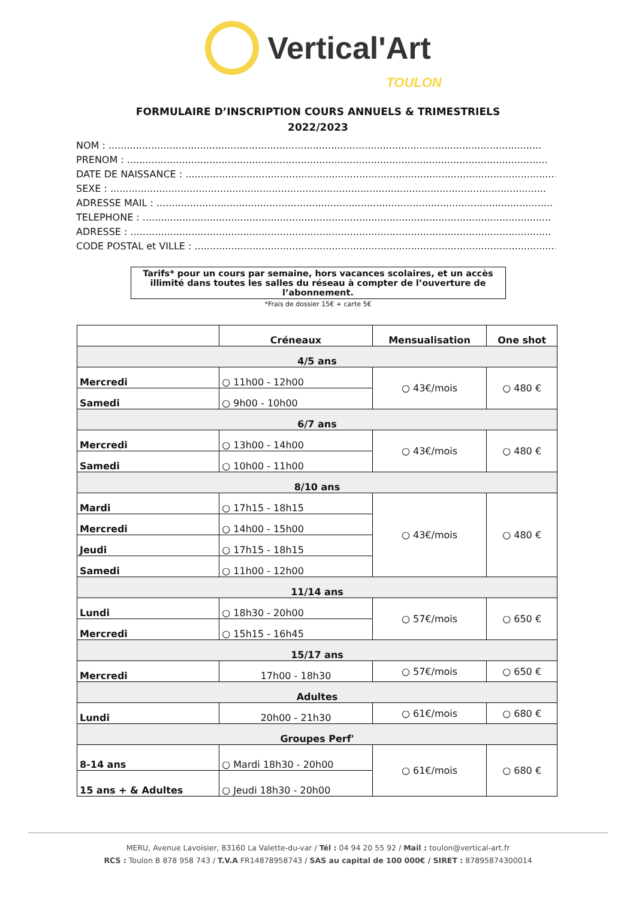Vertical'Art
TOULON
FORMULAIRE D’INSCRIPTION COURS ANNUELS & TRIMESTRIELS
2022/2023
NOM : ..............................................................................................................................................
PRENOM : ..........................................................................................................................................
DATE DE NAISSANCE : ..........................................................................................................................
SEXE : ...............................................................................................................................................
ADRESSE MAIL : ..................................................................................................................................
TELEPHONE : ......................................................................................................................................
ADRESSE : ..........................................................................................................................................
CODE POSTAL et VILLE : .......................................................................................................................
Tarifs* pour un cours par semaine, hors vacances scolaires, et un accès illimité dans toutes les salles du réseau à compter de l’ouverture de l’abonnement.
*Frais de dossier 15€ + carte 5€
| | Créneaux | Mensualisation | One shot |
| --- | --- | --- | --- |
| 4/5 ans | | | |
| Mercredi | ○ 11h00 - 12h00 | ○ 43€/mois | ○ 480 € |
| Samedi | ○ 9h00 - 10h00 | | |
| 6/7 ans | | | |
| Mercredi | ○ 13h00 - 14h00 | ○ 43€/mois | ○ 480 € |
| Samedi | ○ 10h00 - 11h00 | | |
| 8/10 ans | | | |
| Mardi | ○ 17h15 - 18h15 | ○ 43€/mois | ○ 480 € |
| Mercredi | ○ 14h00 - 15h00 | | |
| Jeudi | ○ 17h15 - 18h15 | | |
| Samedi | ○ 11h00 - 12h00 | | |
| 11/14 ans | | | |
| Lundi | ○ 18h30 - 20h00 | ○ 57€/mois | ○ 650 € |
| Mercredi | ○ 15h15 - 16h45 | | |
| 15/17 ans | | | |
| Mercredi | 17h00 - 18h30 | ○ 57€/mois | ○ 650 € |
| Adultes | | | |
| Lundi | 20h00 - 21h30 | ○ 61€/mois | ○ 680 € |
| Groupes Perf' | | | |
| 8-14 ans | ○ Mardi 18h30 - 20h00 | ○ 61€/mois | ○ 680 € |
| 15 ans + & Adultes | ○ Jeudi 18h30 - 20h00 | | |
MERU, Avenue Lavoisier, 83160 La Valette-du-var / Tél : 04 94 20 55 92 / Mail : toulon@vertical-art.fr
RCS : Toulon B 878 958 743 / T.V.A FR14878958743 / SAS au capital de 100 000€ / SIRET : 87895874300014